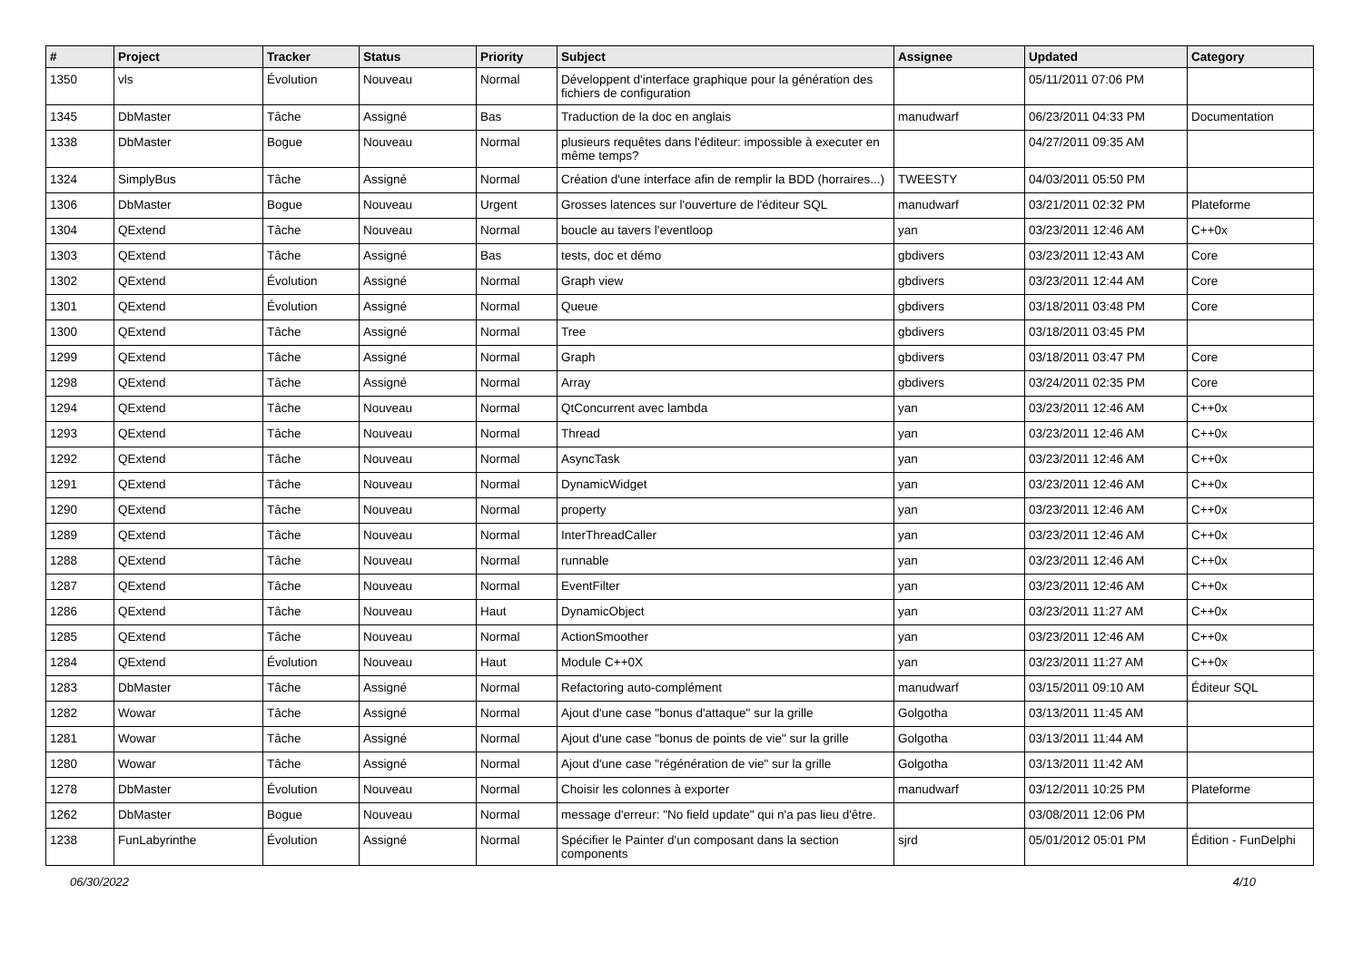| # | Project | Tracker | Status | Priority | Subject | Assignee | Updated | Category |
| --- | --- | --- | --- | --- | --- | --- | --- | --- |
| 1350 | vls | Évolution | Nouveau | Normal | Développent d'interface graphique pour la génération des fichiers de configuration | | 05/11/2011 07:06 PM | |
| 1345 | DbMaster | Tâche | Assigné | Bas | Traduction de la doc en anglais | manudwarf | 06/23/2011 04:33 PM | Documentation |
| 1338 | DbMaster | Bogue | Nouveau | Normal | plusieurs requêtes dans l'éditeur: impossible à executer en même temps? | | 04/27/2011 09:35 AM | |
| 1324 | SimplyBus | Tâche | Assigné | Normal | Création d'une interface afin de remplir la BDD (horraires...) | TWEESTY | 04/03/2011 05:50 PM | |
| 1306 | DbMaster | Bogue | Nouveau | Urgent | Grosses latences sur l'ouverture de l'éditeur SQL | manudwarf | 03/21/2011 02:32 PM | Plateforme |
| 1304 | QExtend | Tâche | Nouveau | Normal | boucle au tavers l'eventloop | yan | 03/23/2011 12:46 AM | C++0x |
| 1303 | QExtend | Tâche | Assigné | Bas | tests, doc et démo | gbdivers | 03/23/2011 12:43 AM | Core |
| 1302 | QExtend | Évolution | Assigné | Normal | Graph view | gbdivers | 03/23/2011 12:44 AM | Core |
| 1301 | QExtend | Évolution | Assigné | Normal | Queue | gbdivers | 03/18/2011 03:48 PM | Core |
| 1300 | QExtend | Tâche | Assigné | Normal | Tree | gbdivers | 03/18/2011 03:45 PM | |
| 1299 | QExtend | Tâche | Assigné | Normal | Graph | gbdivers | 03/18/2011 03:47 PM | Core |
| 1298 | QExtend | Tâche | Assigné | Normal | Array | gbdivers | 03/24/2011 02:35 PM | Core |
| 1294 | QExtend | Tâche | Nouveau | Normal | QtConcurrent avec lambda | yan | 03/23/2011 12:46 AM | C++0x |
| 1293 | QExtend | Tâche | Nouveau | Normal | Thread | yan | 03/23/2011 12:46 AM | C++0x |
| 1292 | QExtend | Tâche | Nouveau | Normal | AsyncTask | yan | 03/23/2011 12:46 AM | C++0x |
| 1291 | QExtend | Tâche | Nouveau | Normal | DynamicWidget | yan | 03/23/2011 12:46 AM | C++0x |
| 1290 | QExtend | Tâche | Nouveau | Normal | property | yan | 03/23/2011 12:46 AM | C++0x |
| 1289 | QExtend | Tâche | Nouveau | Normal | InterThreadCaller | yan | 03/23/2011 12:46 AM | C++0x |
| 1288 | QExtend | Tâche | Nouveau | Normal | runnable | yan | 03/23/2011 12:46 AM | C++0x |
| 1287 | QExtend | Tâche | Nouveau | Normal | EventFilter | yan | 03/23/2011 12:46 AM | C++0x |
| 1286 | QExtend | Tâche | Nouveau | Haut | DynamicObject | yan | 03/23/2011 11:27 AM | C++0x |
| 1285 | QExtend | Tâche | Nouveau | Normal | ActionSmoother | yan | 03/23/2011 12:46 AM | C++0x |
| 1284 | QExtend | Évolution | Nouveau | Haut | Module C++0X | yan | 03/23/2011 11:27 AM | C++0x |
| 1283 | DbMaster | Tâche | Assigné | Normal | Refactoring auto-complément | manudwarf | 03/15/2011 09:10 AM | Éditeur SQL |
| 1282 | Wowar | Tâche | Assigné | Normal | Ajout d'une case "bonus d'attaque" sur la grille | Golgotha | 03/13/2011 11:45 AM | |
| 1281 | Wowar | Tâche | Assigné | Normal | Ajout d'une case "bonus de points de vie" sur la grille | Golgotha | 03/13/2011 11:44 AM | |
| 1280 | Wowar | Tâche | Assigné | Normal | Ajout d'une case "régénération de vie" sur la grille | Golgotha | 03/13/2011 11:42 AM | |
| 1278 | DbMaster | Évolution | Nouveau | Normal | Choisir les colonnes à exporter | manudwarf | 03/12/2011 10:25 PM | Plateforme |
| 1262 | DbMaster | Bogue | Nouveau | Normal | message d'erreur: "No field update" qui n'a pas lieu d'être. | | 03/08/2011 12:06 PM | |
| 1238 | FunLabyrinthe | Évolution | Assigné | Normal | Spécifier le Painter d'un composant dans la section components | sjrd | 05/01/2012 05:01 PM | Édition - FunDelphi |
06/30/2022 4/10